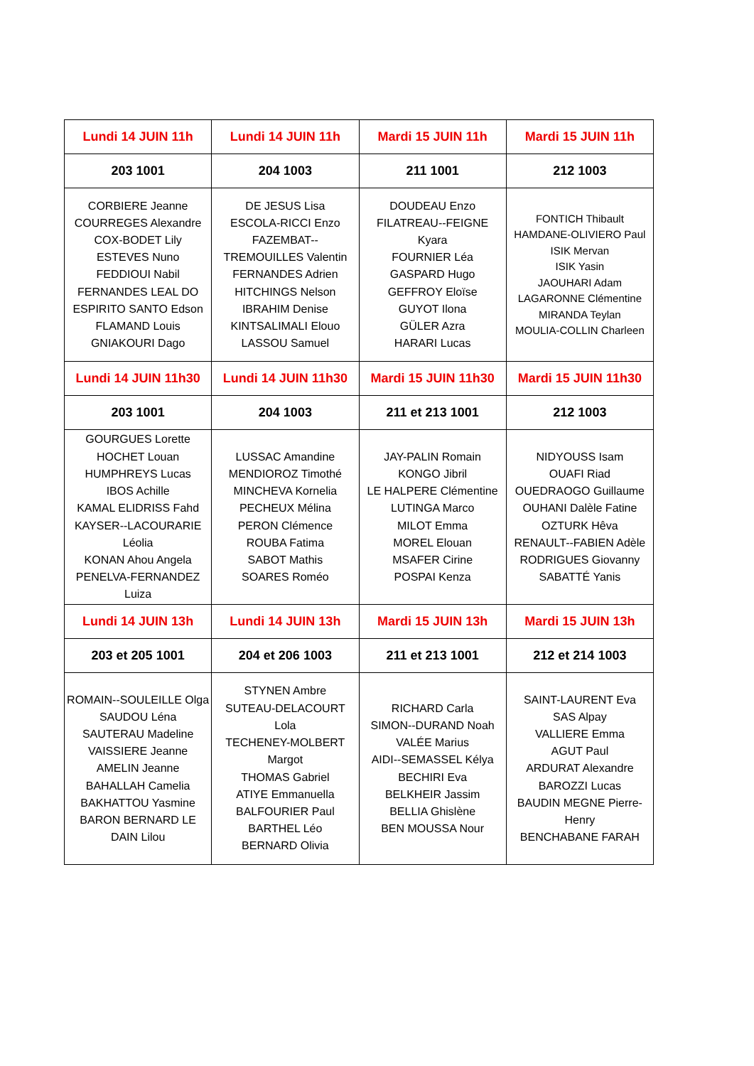| Lundi 14 JUIN 11h | Lundi 14 JUIN 11h | Mardi 15 JUIN 11h | Mardi 15 JUIN 11h |
| --- | --- | --- | --- |
| 203 1001 | 204 1003 | 211 1001 | 212 1003 |
| CORBIERE Jeanne COURREGES Alexandre COX-BODET Lily ESTEVES Nuno FEDDIOUI Nabil FERNANDES LEAL DO ESPIRITO SANTO Edson FLAMAND Louis GNIAKOURI Dago | DE JESUS Lisa ESCOLA-RICCI Enzo FAZEMBAT--TREMOUILLES Valentin FERNANDES Adrien HITCHINGS Nelson IBRAHIM Denise KINTSALIMALI Elouo LASSOU Samuel | DOUDEAU Enzo FILATREAU--FEIGNE Kyara FOURNIER Léa GASPARD Hugo GEFFROY Eloïse GUYOT Ilona GÜLER Azra HARARI Lucas | FONTICH Thibault HAMDANE-OLIVIERO Paul ISIK Mervan ISIK Yasin JAOUHARI Adam LAGARONNE Clémentine MIRANDA Teylan MOULIA-COLLIN Charleen |
| Lundi 14 JUIN 11h30 | Lundi 14 JUIN 11h30 | Mardi 15 JUIN 11h30 | Mardi 15 JUIN 11h30 |
| 203 1001 | 204 1003 | 211 et 213 1001 | 212 1003 |
| GOURGUES Lorette HOCHET Louan HUMPHREYS Lucas IBOS Achille KAMAL ELIDRISS Fahd KAYSER--LACOURARIE Léolia KONAN Ahou Angela PENELVA-FERNANDEZ Luiza | LUSSAC Amandine MENDIOROZ Timothé MINCHEVA Kornelia PECHEUX Mélina PERON Clémence ROUBA Fatima SABOT Mathis SOARES Roméo | JAY-PALIN Romain KONGO Jibril LE HALPERE Clémentine LUTINGA Marco MILOT Emma MOREL Elouan MSAFER Cirine POSPAI Kenza | NIDYOUSS Isam OUAFI Riad OUEDRAOGO Guillaume OUHANI Dalèle Fatine OZTURK Hêva RENAULT--FABIEN Adèle RODRIGUES Giovanny SABATTÉ Yanis |
| Lundi 14 JUIN 13h | Lundi 14 JUIN 13h | Mardi 15 JUIN 13h | Mardi 15 JUIN 13h |
| 203 et 205 1001 | 204 et 206 1003 | 211 et 213 1001 | 212 et 214 1003 |
| ROMAIN--SOULEILLE Olga SAUDOU Léna SAUTERAU Madeline VAISSIERE Jeanne AMELIN Jeanne BAHALLAH Camelia BAKHATTOU Yasmine BARON BERNARD LE DAIN Lilou | STYNEN Ambre SUTEAU-DELACOURT Lola TECHENEY-MOLBERT Margot THOMAS Gabriel ATIYE Emmanuella BALFOURIER Paul BARTHEL Léo BERNARD Olivia | RICHARD Carla SIMON--DURAND Noah VALÉE Marius AIDI--SEMASSEL Kélya BECHIRI Eva BELKHEIR Jassim BELLIA Ghislène BEN MOUSSA Nour | SAINT-LAURENT Eva SAS Alpay VALLIERE Emma AGUT Paul ARDURAT Alexandre BAROZZI Lucas BAUDIN MEGNE Pierre-Henry BENCHABANE FARAH |